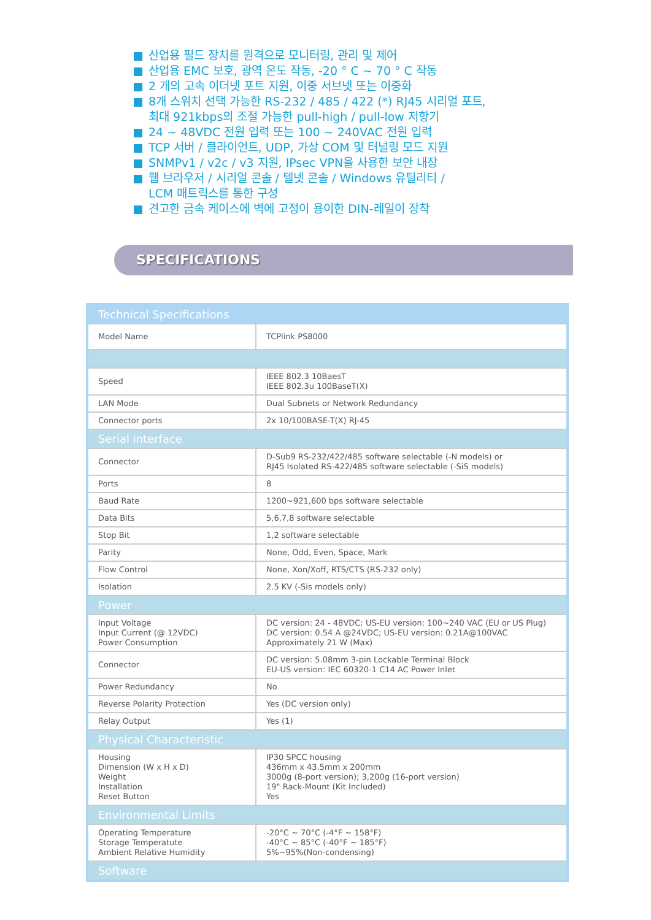산업용 필드 장치를 원격으로 모니터링, 관리 및 제어
산업용 EMC 보호, 광역 온도 작동, -20 ° C ~ 70 ° C 작동
2 개의 고속 이더넷 포트 지원, 이중 서브넷 또는 이중화
8개 스위치 선택 가능한 RS-232 / 485 / 422 (*) RJ45 시리얼 포트,
최대 921kbps의 조절 가능한 pull-high / pull-low 저항기
24 ~ 48VDC 전원 입력 또는 100 ~ 240VAC 전원 입력
TCP 서버 / 클라이언트, UDP, 가상 COM 및 터널링 모드 지원
SNMPv1 / v2c / v3 지원, IPsec VPN을 사용한 보안 내장
웹 브라우저 / 시리얼 콘솔 / 텔넷 콘솔 / Windows 유틸리티 /
LCM 매트릭스를 통한 구성
견고한 금속 케이스에 벽에 고정이 용이한 DIN-레일이 장착
SPECIFICATIONS
| Technical Specifications | |
| --- | --- |
| Model Name | TCPlink PS8000 |
| Speed | IEEE 802.3 10BaesT IEEE 802.3u 100BaseT(X) |
| LAN Mode | Dual Subnets or Network Redundancy |
| Connector ports | 2x 10/100BASE-T(X) RJ-45 |
| Serial interface | |
| Connector | D-Sub9 RS-232/422/485 software selectable (-N models) or RJ45 Isolated RS-422/485 software selectable (-SiS models) |
| Ports | 8 |
| Baud Rate | 1200~921,600 bps software selectable |
| Data Bits | 5,6,7,8 software selectable |
| Stop Bit | 1,2 software selectable |
| Parity | None, Odd, Even, Space, Mark |
| Flow Control | None, Xon/Xoff, RTS/CTS (RS-232 only) |
| Isolation | 2.5 KV (-Sis models only) |
| Power | |
| Input Voltage Input Current (@ 12VDC) Power Consumption | DC version: 24 - 48VDC; US-EU version: 100~240 VAC (EU or US Plug) DC version: 0.54 A @24VDC; US-EU version: 0.21A@100VAC Approximately 21 W (Max) |
| Connector | DC version: 5.08mm 3-pin Lockable Terminal Block EU-US version: IEC 60320-1 C14 AC Power Inlet |
| Power Redundancy | No |
| Reverse Polarity Protection | Yes (DC version only) |
| Relay Output | Yes (1) |
| Physical Characteristic | |
| Housing Dimension (W x H x D) Weight Installation Reset Button | IP30 SPCC housing 436mm x 43.5mm x 200mm 3000g (8-port version); 3,200g (16-port version) 19" Rack-Mount (Kit Included) Yes |
| Environmental Limits | |
| Operating Temperature Storage Temperatute Ambient Relative Humidity | -20°C ~ 70°C (-4°F ~ 158°F) -40°C ~ 85°C (-40°F ~ 185°F) 5%~95%(Non-condensing) |
| Software | |